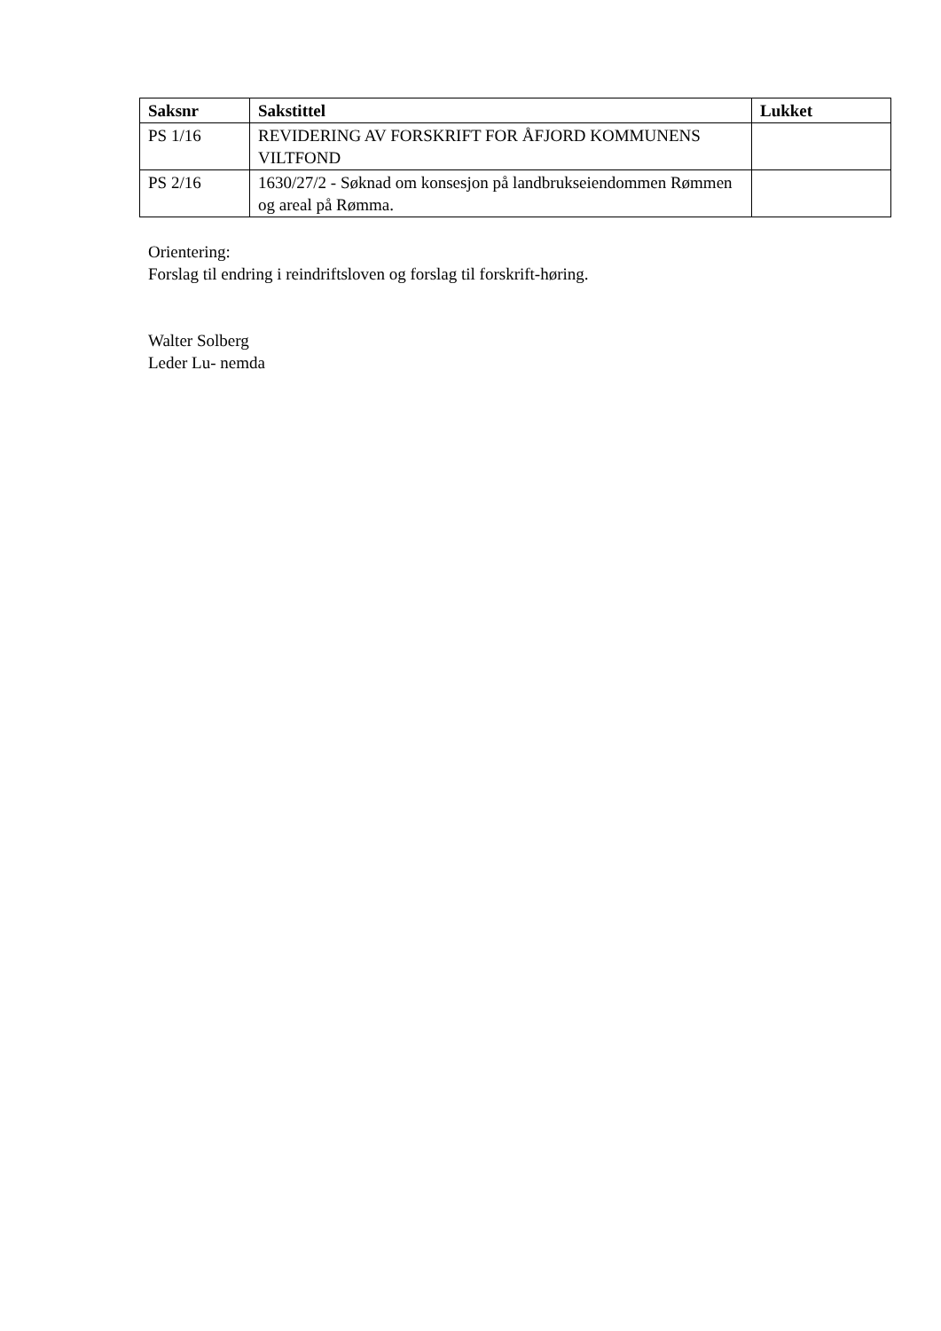| Saksnr | Sakstittel | Lukket |
| --- | --- | --- |
| PS 1/16 | REVIDERING AV FORSKRIFT FOR ÅFJORD KOMMUNENS VILTFOND | |
| PS 2/16 | 1630/27/2 - Søknad om konsesjon på landbrukseiendommen Rømmen og areal på Rømma. | |
Orientering:
Forslag til endring i reindriftsloven og forslag til forskrift-høring.
Walter Solberg
Leder Lu- nemda